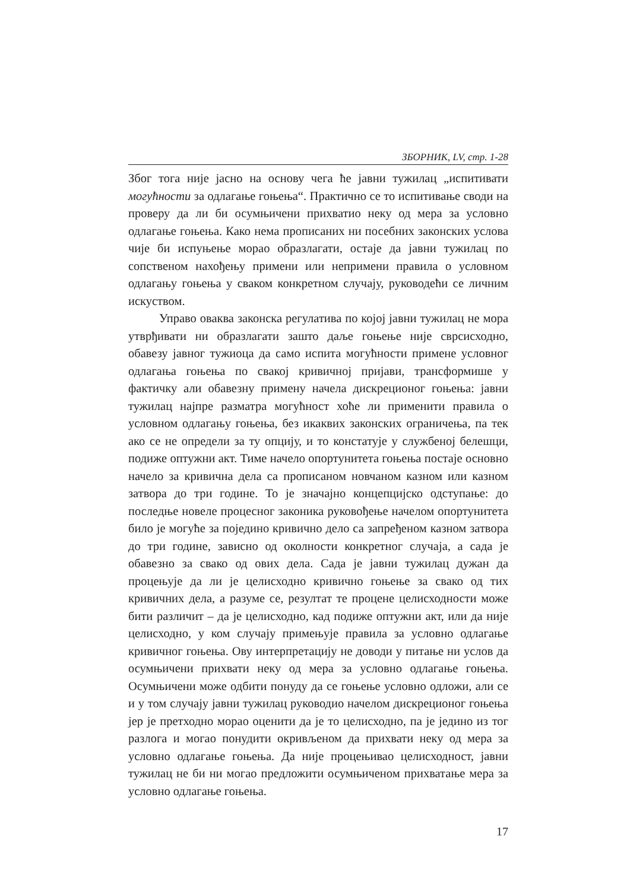ЗБОРНИК, LV, стр. 1-28
Због тога није јасно на основу чега ће јавни тужилац „испитивати могућности за одлагање гоњења“. Практично се то испитивање своди на проверу да ли би осумњичени прихватио неку од мера за условно одлагање гоњења. Како нема прописаних ни посебних законских услова чије би испуњење морао образлагати, остаје да јавни тужилац по сопственом нахођењу примени или непримени правила о условном одлагању гоњења у сваком конкретном случају, руководећи се личним искуством.
Управо оваква законска регулатива по којој јавни тужилац не мора утврђивати ни образлагати зашто даље гоњење није сврсисходно, обавезу јавног тужиоца да само испита могућности примене условног одлагања гоњења по свакој кривичној пријави, трансформише у фактичку али обавезну примену начела дискреционог гоњења: јавни тужилац најпре разматра могућност хоће ли применити правила о условном одлагању гоњења, без икаквих законских ограничења, па тек ако се не определи за ту опцију, и то констатује у службеној белешци, подиже оптужни акт. Тиме начело опортунитета гоњења постаје основно начело за кривична дела са прописаном новчаном казном или казном затвора до три године. То је значајно концепцијско одступање: до последње новеле процесног законика руковођење начелом опортунитета било је могуће за поједино кривично дело са запређеном казном затвора до три године, зависно од околности конкретног случаја, а сада је обавезно за свако од ових дела. Сада је јавни тужилац дужан да процењује да ли је целисходно кривично гоњење за свако од тих кривичних дела, а разуме се, резултат те процене целисходности може бити различит – да је целисходно, кад подиже оптужни акт, или да није целисходно, у ком случају примењује правила за условно одлагање кривичног гоњења. Ову интерпретацију не доводи у питање ни услов да осумњичени прихвати неку од мера за условно одлагање гоњења. Осумњичени може одбити понуду да се гоњење условно одложи, али се и у том случају јавни тужилац руководио начелом дискреционог гоњења јер је претходно морао оценити да је то целисходно, па је једино из тог разлога и могао понудити окривљеном да прихвати неку од мера за условно одлагање гоњења. Да није процењивао целисходност, јавни тужилац не би ни могао предложити осумњиченом прихватање мера за условно одлагање гоњења.
17